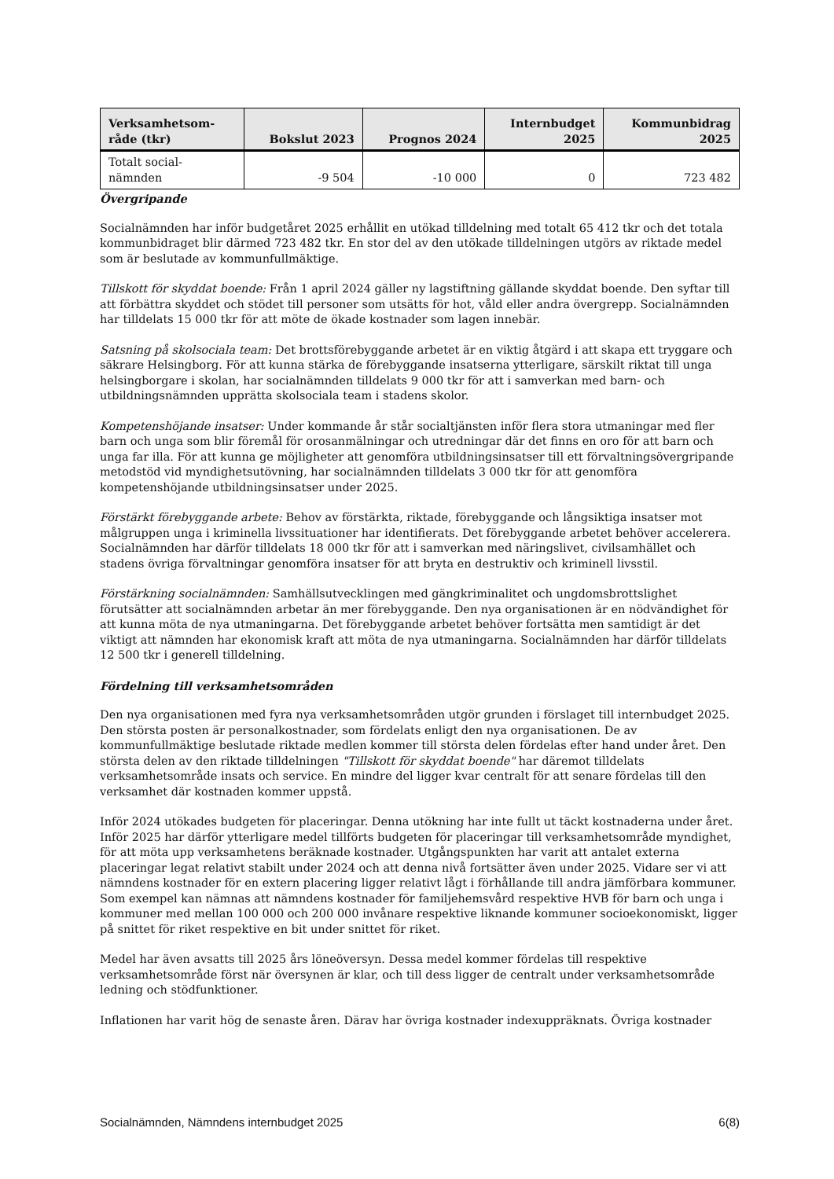| Verksamhetsom- råde (tkr) | Bokslut 2023 | Prognos 2024 | Internbudget 2025 | Kommunbidrag 2025 |
| --- | --- | --- | --- | --- |
| Totalt social- nämnden | -9 504 | -10 000 | 0 | 723 482 |
Övergripande
Socialnämnden har inför budgetåret 2025 erhållit en utökad tilldelning med totalt 65 412 tkr och det totala kommunbidraget blir därmed 723 482 tkr. En stor del av den utökade tilldelningen utgörs av riktade medel som är beslutade av kommunfullmäktige.
Tillskott för skyddat boende: Från 1 april 2024 gäller ny lagstiftning gällande skyddat boende. Den syftar till att förbättra skyddet och stödet till personer som utsätts för hot, våld eller andra övergrepp. Socialnämnden har tilldelats 15 000 tkr för att möte de ökade kostnader som lagen innebär.
Satsning på skolsociala team: Det brottsförebyggande arbetet är en viktig åtgärd i att skapa ett tryggare och säkrare Helsingborg. För att kunna stärka de förebyggande insatserna ytterligare, särskilt riktat till unga helsingborgare i skolan, har socialnämnden tilldelats 9 000 tkr för att i samverkan med barn- och utbildningsnämnden upprätta skolsociala team i stadens skolor.
Kompetenshöjande insatser: Under kommande år står socialtjänsten inför flera stora utmaningar med fler barn och unga som blir föremål för orosanmälningar och utredningar där det finns en oro för att barn och unga far illa. För att kunna ge möjligheter att genomföra utbildningsinsatser till ett förvaltningsövergripande metodstöd vid myndighetsutövning, har socialnämnden tilldelats 3 000 tkr för att genomföra kompetenshöjande utbildningsinsatser under 2025.
Förstärkt förebyggande arbete: Behov av förstärkta, riktade, förebyggande och långsiktiga insatser mot målgruppen unga i kriminella livssituationer har identifierats. Det förebyggande arbetet behöver accelerera. Socialnämnden har därför tilldelats 18 000 tkr för att i samverkan med näringslivet, civilsamhället och stadens övriga förvaltningar genomföra insatser för att bryta en destruktiv och kriminell livsstil.
Förstärkning socialnämnden: Samhällsutvecklingen med gängkriminalitet och ungdomsbrottslighet förutsätter att socialnämnden arbetar än mer förebyggande. Den nya organisationen är en nödvändighet för att kunna möta de nya utmaningarna. Det förebyggande arbetet behöver fortsätta men samtidigt är det viktigt att nämnden har ekonomisk kraft att möta de nya utmaningarna. Socialnämnden har därför tilldelats 12 500 tkr i generell tilldelning.
Fördelning till verksamhetsområden
Den nya organisationen med fyra nya verksamhetsområden utgör grunden i förslaget till internbudget 2025. Den största posten är personalkostnader, som fördelats enligt den nya organisationen. De av kommunfullmäktige beslutade riktade medlen kommer till största delen fördelas efter hand under året. Den största delen av den riktade tilldelningen "Tillskott för skyddat boende" har däremot tilldelats verksamhetsområde insats och service. En mindre del ligger kvar centralt för att senare fördelas till den verksamhet där kostnaden kommer uppstå.
Inför 2024 utökades budgeten för placeringar. Denna utökning har inte fullt ut täckt kostnaderna under året. Inför 2025 har därför ytterligare medel tillförts budgeten för placeringar till verksamhetsområde myndighet, för att möta upp verksamhetens beräknade kostnader. Utgångspunkten har varit att antalet externa placeringar legat relativt stabilt under 2024 och att denna nivå fortsätter även under 2025. Vidare ser vi att nämndens kostnader för en extern placering ligger relativt lågt i förhållande till andra jämförbara kommuner. Som exempel kan nämnas att nämndens kostnader för familjehemsvård respektive HVB för barn och unga i kommuner med mellan 100 000 och 200 000 invånare respektive liknande kommuner socioekonomiskt, ligger på snittet för riket respektive en bit under snittet för riket.
Medel har även avsatts till 2025 års löneöversyn. Dessa medel kommer fördelas till respektive verksamhetsområde först när översynen är klar, och till dess ligger de centralt under verksamhetsområde ledning och stödfunktioner.
Inflationen har varit hög de senaste åren. Därav har övriga kostnader indexuppräknats. Övriga kostnader
Socialnämnden, Nämndens internbudget 2025 6(8)